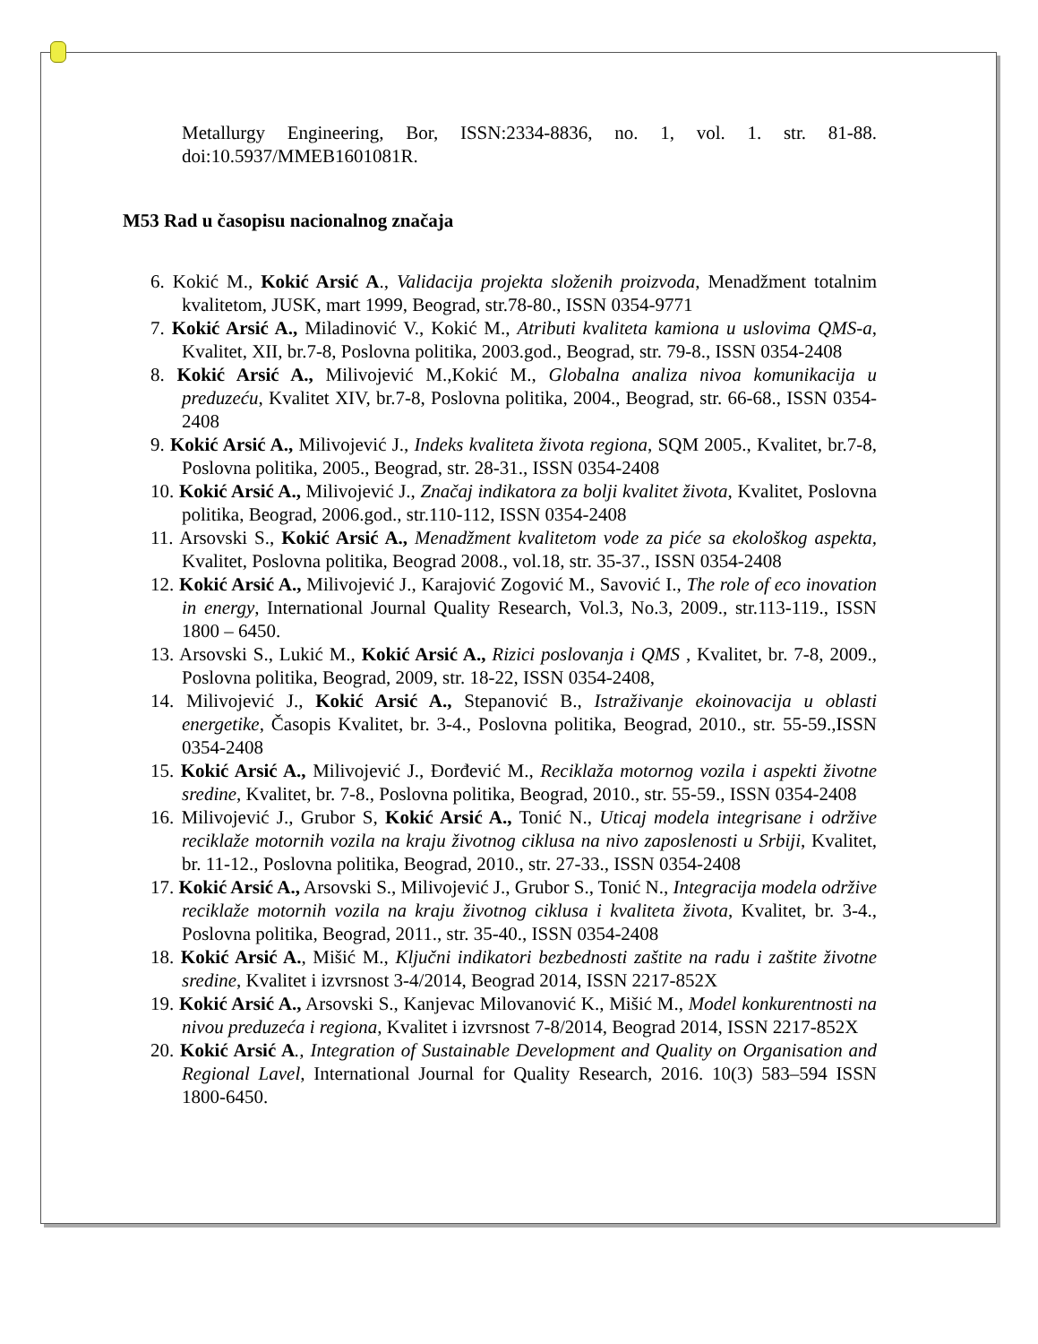Metallurgy Engineering, Bor, ISSN:2334-8836, no. 1, vol. 1. str. 81-88. doi:10.5937/MMEB1601081R.
M53 Rad u časopisu nacionalnog značaja
6. Kokić M., Kokić Arsić A., Validacija projekta složenih proizvoda, Menadžment totalnim kvalitetom, JUSK, mart 1999, Beograd, str.78-80., ISSN 0354-9771
7. Kokić Arsić A., Miladinović V., Kokić M., Atributi kvaliteta kamiona u uslovima QMS-a, Kvalitet, XII, br.7-8, Poslovna politika, 2003.god., Beograd, str. 79-8., ISSN 0354-2408
8. Kokić Arsić A., Milivojević M.,Kokić M., Globalna analiza nivoa komunikacija u preduzeću, Kvalitet XIV, br.7-8, Poslovna politika, 2004., Beograd, str. 66-68., ISSN 0354-2408
9. Kokić Arsić A., Milivojević J., Indeks kvaliteta života regiona, SQM 2005., Kvalitet, br.7-8, Poslovna politika, 2005., Beograd, str. 28-31., ISSN 0354-2408
10. Kokić Arsić A., Milivojević J., Značaj indikatora za bolji kvalitet života, Kvalitet, Poslovna politika, Beograd, 2006.god., str.110-112, ISSN 0354-2408
11. Arsovski S., Kokić Arsić A., Menadžment kvalitetom vode za piće sa ekološkog aspekta, Kvalitet, Poslovna politika, Beograd 2008., vol.18, str. 35-37., ISSN 0354-2408
12. Kokić Arsić A., Milivojević J., Karajović Zogović M., Savović I., The role of eco inovation in energy, International Journal Quality Research, Vol.3, No.3, 2009., str.113-119., ISSN 1800 – 6450.
13. Arsovski S., Lukić M., Kokić Arsić A., Rizici poslovanja i QMS , Kvalitet, br. 7-8, 2009., Poslovna politika, Beograd, 2009, str. 18-22, ISSN 0354-2408,
14. Milivojević J., Kokić Arsić A., Stepanović B., Istraživanje ekoinovacija u oblasti energetike, Časopis Kvalitet, br. 3-4., Poslovna politika, Beograd, 2010., str. 55-59.,ISSN 0354-2408
15. Kokić Arsić A., Milivojević J., Đorđević M., Reciklaža motornog vozila i aspekti životne sredine, Kvalitet, br. 7-8., Poslovna politika, Beograd, 2010., str. 55-59., ISSN 0354-2408
16. Milivojević J., Grubor S, Kokić Arsić A., Tonić N., Uticaj modela integrisane i održive reciklaže motornih vozila na kraju životnog ciklusa na nivo zaposlenosti u Srbiji, Kvalitet, br. 11-12., Poslovna politika, Beograd, 2010., str. 27-33., ISSN 0354-2408
17. Kokić Arsić A., Arsovski S., Milivojević J., Grubor S., Tonić N., Integracija modela održive reciklaže motornih vozila na kraju životnog ciklusa i kvaliteta života, Kvalitet, br. 3-4., Poslovna politika, Beograd, 2011., str. 35-40., ISSN 0354-2408
18. Kokić Arsić A., Mišić M., Ključni indikatori bezbednosti zaštite na radu i zaštite životne sredine, Kvalitet i izvrsnost 3-4/2014, Beograd 2014, ISSN 2217-852X
19. Kokić Arsić A., Arsovski S., Kanjevac Milovanović K., Mišić M., Model konkurentnosti na nivou preduzeća i regiona, Kvalitet i izvrsnost 7-8/2014, Beograd 2014, ISSN 2217-852X
20. Kokić Arsić A., Integration of Sustainable Development and Quality on Organisation and Regional Lavel, International Journal for Quality Research, 2016. 10(3) 583–594 ISSN 1800-6450.